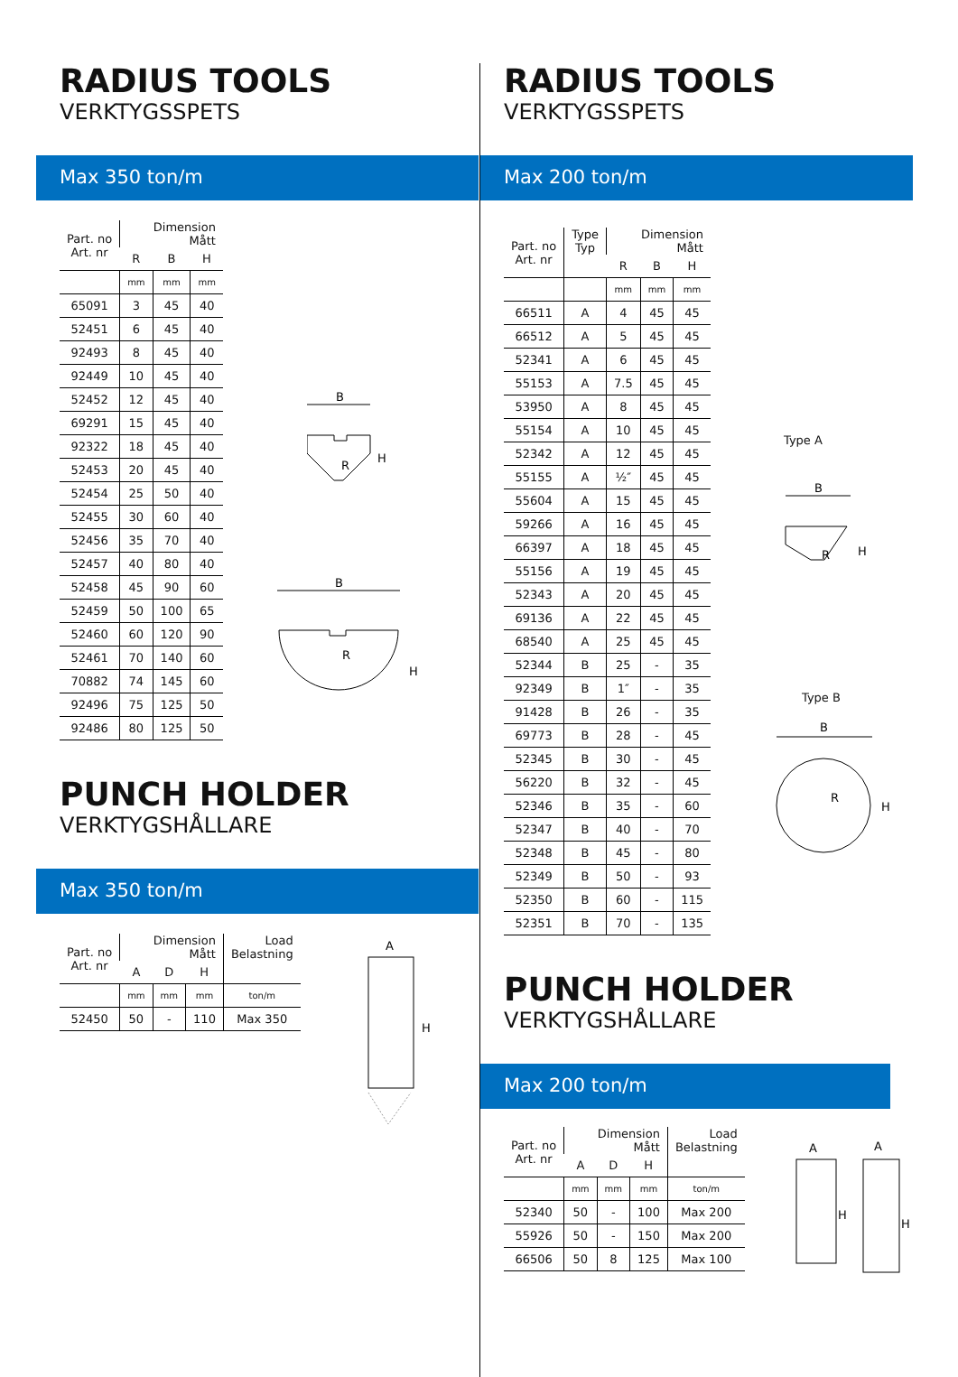RADIUS TOOLS
VERKTYGSSPETS
Max 350 ton/m
| Part. no Art. nr | Dimension Mått | | |
| --- | --- | --- | --- |
| | R | B | H |
| | mm | mm | mm |
| 65091 | 3 | 45 | 40 |
| 52451 | 6 | 45 | 40 |
| 92493 | 8 | 45 | 40 |
| 92449 | 10 | 45 | 40 |
| 52452 | 12 | 45 | 40 |
| 69291 | 15 | 45 | 40 |
| 92322 | 18 | 45 | 40 |
| 52453 | 20 | 45 | 40 |
| 52454 | 25 | 50 | 40 |
| 52455 | 30 | 60 | 40 |
| 52456 | 35 | 70 | 40 |
| 52457 | 40 | 80 | 40 |
| 52458 | 45 | 90 | 60 |
| 52459 | 50 | 100 | 65 |
| 52460 | 60 | 120 | 90 |
| 52461 | 70 | 140 | 60 |
| 70882 | 74 | 145 | 60 |
| 92496 | 75 | 125 | 50 |
| 92486 | 80 | 125 | 50 |
PUNCH HOLDER
VERKTYGSHÅLLARE
Max 350 ton/m
| Part. no Art. nr | Dimension Mått | | | Load Belastning |
| --- | --- | --- | --- | --- |
| | A | D | H | |
| | mm | mm | mm | ton/m |
| 52450 | 50 | - | 110 | Max 350 |
B
R
H
B
R
H
A
H
RADIUS TOOLS
VERKTYGSSPETS
Max 200 ton/m
| Part. no Art. nr | Type Typ | Dimension Mått | | |
| --- | --- | --- | --- | --- |
| | | R | B | H |
| | | mm | mm | mm |
| 66511 | A | 4 | 45 | 45 |
| 66512 | A | 5 | 45 | 45 |
| 52341 | A | 6 | 45 | 45 |
| 55153 | A | 7.5 | 45 | 45 |
| 53950 | A | 8 | 45 | 45 |
| 55154 | A | 10 | 45 | 45 |
| 52342 | A | 12 | 45 | 45 |
| 55155 | A | ½″ | 45 | 45 |
| 55604 | A | 15 | 45 | 45 |
| 59266 | A | 16 | 45 | 45 |
| 66397 | A | 18 | 45 | 45 |
| 55156 | A | 19 | 45 | 45 |
| 52343 | A | 20 | 45 | 45 |
| 69136 | A | 22 | 45 | 45 |
| 68540 | A | 25 | 45 | 45 |
| 52344 | B | 25 | - | 35 |
| 92349 | B | 1″ | - | 35 |
| 91428 | B | 26 | - | 35 |
| 69773 | B | 28 | - | 45 |
| 52345 | B | 30 | - | 45 |
| 56220 | B | 32 | - | 45 |
| 52346 | B | 35 | - | 60 |
| 52347 | B | 40 | - | 70 |
| 52348 | B | 45 | - | 80 |
| 52349 | B | 50 | - | 93 |
| 52350 | B | 60 | - | 115 |
| 52351 | B | 70 | - | 135 |
PUNCH HOLDER
VERKTYGSHÅLLARE
Max 200 ton/m
| Part. no Art. nr | Dimension Mått | | | Load Belastning |
| --- | --- | --- | --- | --- |
| | A | D | H | |
| | mm | mm | mm | ton/m |
| 52340 | 50 | - | 100 | Max 200 |
| 55926 | 50 | - | 150 | Max 200 |
| 66506 | 50 | 8 | 125 | Max 100 |
Type A
B
R
H
Type B
B
R
H
A
A
H
H